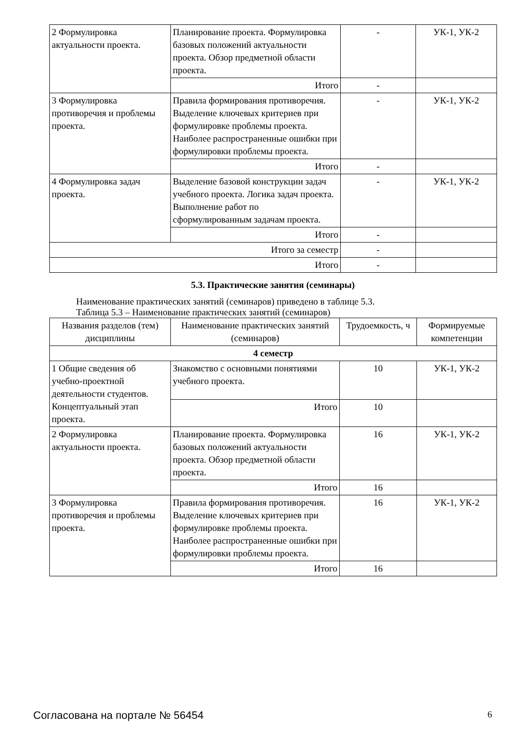| 2 Формулировка актуальности проекта. | Планирование проекта. Формулировка базовых положений актуальности проекта. Обзор предметной области проекта. | - | УК-1, УК-2 |
| | Итого | - | |
| 3 Формулировка противоречия и проблемы проекта. | Правила формирования противоречия. Выделение ключевых критериев при формулировке проблемы проекта. Наиболее распространенные ошибки при формулировки проблемы проекта. | - | УК-1, УК-2 |
| | Итого | - | |
| 4 Формулировка задач проекта. | Выделение базовой конструкции задач учебного проекта. Логика задач проекта. Выполнение работ по сформулированным задачам проекта. | - | УК-1, УК-2 |
| | Итого | - | |
| Итого за семестр | | - | |
| Итого | | - | |
5.3. Практические занятия (семинары)
Наименование практических занятий (семинаров) приведено в таблице 5.3.
Таблица 5.3 – Наименование практических занятий (семинаров)
| Названия разделов (тем) дисциплины | Наименование практических занятий (семинаров) | Трудоемкость, ч | Формируемые компетенции |
| --- | --- | --- | --- |
| 4 семестр | | | |
| 1 Общие сведения об учебно-проектной деятельности студентов. Концептуальный этап проекта. | Знакомство с основными понятиями учебного проекта. | 10 | УК-1, УК-2 |
| | Итого | 10 | |
| 2 Формулировка актуальности проекта. | Планирование проекта. Формулировка базовых положений актуальности проекта. Обзор предметной области проекта. | 16 | УК-1, УК-2 |
| | Итого | 16 | |
| 3 Формулировка противоречия и проблемы проекта. | Правила формирования противоречия. Выделение ключевых критериев при формулировке проблемы проекта. Наиболее распространенные ошибки при формулировки проблемы проекта. | 16 | УК-1, УК-2 |
| | Итого | 16 | |
Согласована на портале № 56454 6